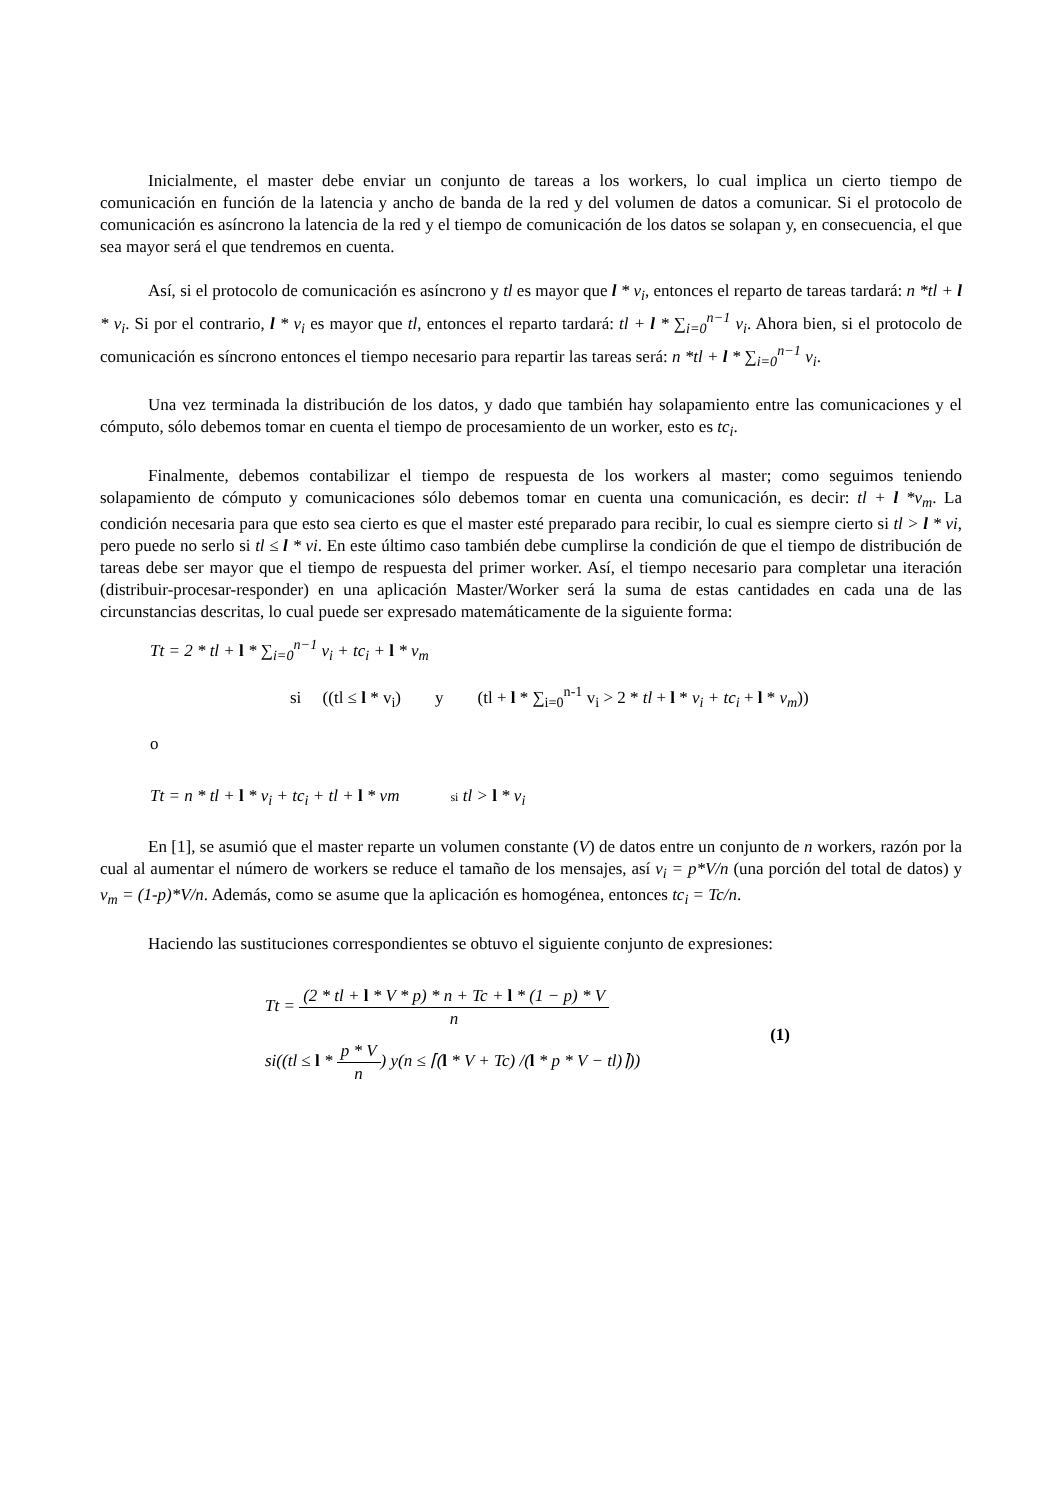Inicialmente, el master debe enviar un conjunto de tareas a los workers, lo cual implica un cierto tiempo de comunicación en función de la latencia y ancho de banda de la red y del volumen de datos a comunicar. Si el protocolo de comunicación es asíncrono la latencia de la red y el tiempo de comunicación de los datos se solapan y, en consecuencia, el que sea mayor será el que tendremos en cuenta.
Así, si el protocolo de comunicación es asíncrono y tl es mayor que l * v<sub>i</sub>, entonces el reparto de tareas tardará: n *tl + l * v<sub>i</sub>. Si por el contrario, l * v<sub>i</sub> es mayor que tl, entonces el reparto tardará: tl + l * ∑<sub>i=0</sub><sup>n−1</sup> v<sub>i</sub>. Ahora bien, si el protocolo de comunicación es síncrono entonces el tiempo necesario para repartir las tareas será: n *tl + l * ∑<sub>i=0</sub><sup>n−1</sup> v<sub>i</sub>.
Una vez terminada la distribución de los datos, y dado que también hay solapamiento entre las comunicaciones y el cómputo, sólo debemos tomar en cuenta el tiempo de procesamiento de un worker, esto es tc<sub>i</sub>.
Finalmente, debemos contabilizar el tiempo de respuesta de los workers al master; como seguimos teniendo solapamiento de cómputo y comunicaciones sólo debemos tomar en cuenta una comunicación, es decir: tl + l *v<sub>m</sub>. La condición necesaria para que esto sea cierto es que el master esté preparado para recibir, lo cual es siempre cierto si tl > l * vi, pero puede no serlo si tl ≤ l * vi. En este último caso también debe cumplirse la condición de que el tiempo de distribución de tareas debe ser mayor que el tiempo de respuesta del primer worker. Así, el tiempo necesario para completar una iteración (distribuir-procesar-responder) en una aplicación Master/Worker será la suma de estas cantidades en cada una de las circunstancias descritas, lo cual puede ser expresado matemáticamente de la siguiente forma:
Tt = 2 * tl + l * ∑<sub>i=0</sub><sup>n−1</sup> v<sub>i</sub> + tc<sub>i</sub> + l * v<sub>m</sub>
si ((tl ≤ l * v<sub>i</sub>) y (tl + l * ∑<sub>i=0</sub><sup>n-1</sup> v<sub>i</sub> > 2 * tl + l * v<sub>i</sub> + tc<sub>i</sub> + l * v<sub>m</sub>))
o
Tt = n * tl + l * v<sub>i</sub> + tc<sub>i</sub> + tl + l * vm si tl > l * v<sub>i</sub>
En [1], se asumió que el master reparte un volumen constante (V) de datos entre un conjunto de n workers, razón por la cual al aumentar el número de workers se reduce el tamaño de los mensajes, así v<sub>i</sub> = p*V/n (una porción del total de datos) y v<sub>m</sub> = (1-p)*V/n. Además, como se asume que la aplicación es homogénea, entonces tc<sub>i</sub> = Tc/n.
Haciendo las sustituciones correspondientes se obtuvo el siguiente conjunto de expresiones:
Tt = (2 * tl + l * V * p) * n + Tc + l * (1 − p) * V n
si((tl ≤ l * p * V n) y(n ≤ ⌈(l * V + Tc) /(l * p * V − tl)⌉))
(1)